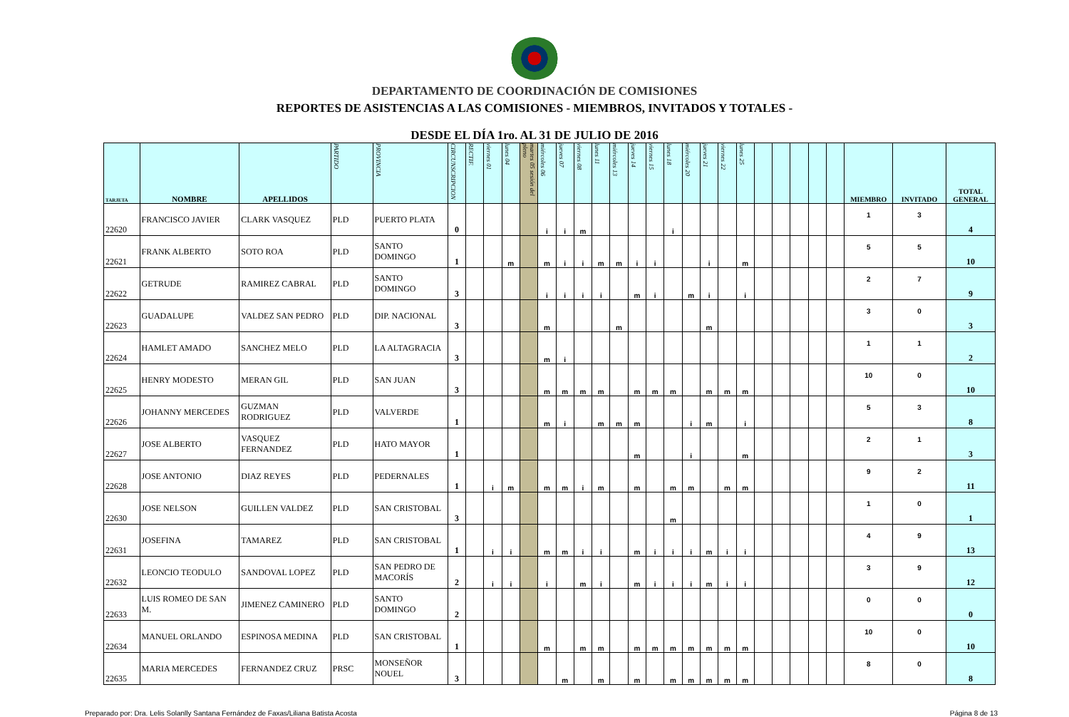DEPARTAMENTO DE COORDINACIÓN DE COMISIONES
REPORTES DE ASISTENCIAS A LAS COMISIONES - MIEMBROS, INVITADOS Y TOTALES -
DESDE EL DÍA 1ro. AL 31 DE JULIO DE 2016
| TARJETA | NOMBRE | APELLIDOS | PARTIDO | PROVINCIA | CIRCUNSCRIPCION | RECTIF. | viernes 01 | lunes 04 | martes 05 sesión del pleno | miércoles 06 | jueves 07 | viernes 08 | lunes 11 | miércoles 13 | jueves 14 | viernes 15 | lunes 18 | miércoles 20 | jueves 21 | viernes 22 | lunes 25 | | | | | | MIEMBRO | INVITADO | TOTAL GENERAL |
| --- | --- | --- | --- | --- | --- | --- | --- | --- | --- | --- | --- | --- | --- | --- | --- | --- | --- | --- | --- | --- | --- | --- | --- | --- | --- | --- | --- | --- | --- |
| 22620 | FRANCISCO JAVIER | CLARK VASQUEZ | PLD | PUERTO PLATA | 0 | | | | | i | i | m | | | | | i | | | | | | | | | | 1 | 3 | 4 |
| 22621 | FRANK ALBERTO | SOTO ROA | PLD | SANTO DOMINGO | 1 | | | m | | m | i | i | m | m | i | i | | | i | | m | | | | | | 5 | 5 | 10 |
| 22622 | GETRUDE | RAMIREZ CABRAL | PLD | SANTO DOMINGO | 3 | | | | | i | i | i | i | | m | i | | m | i | | i | | | | | | 2 | 7 | 9 |
| 22623 | GUADALUPE | VALDEZ SAN PEDRO | PLD | DIP. NACIONAL | 3 | | | | | m | | | | m | | | | | m | | | | | | | | 3 | 0 | 3 |
| 22624 | HAMLET AMADO | SANCHEZ MELO | PLD | LA ALTAGRACIA | 3 | | | | | m | i | | | | | | | | | | | | | | | | 1 | 1 | 2 |
| 22625 | HENRY MODESTO | MERAN GIL | PLD | SAN JUAN | 3 | | | | | m | m | m | m | | m | m | m | | m | m | m | | | | | | 10 | 0 | 10 |
| 22626 | JOHANNY MERCEDES | GUZMAN RODRIGUEZ | PLD | VALVERDE | 1 | | | | | m | i | | m | m | m | | | i | m | | i | | | | | | 5 | 3 | 8 |
| 22627 | JOSE ALBERTO | VASQUEZ FERNANDEZ | PLD | HATO MAYOR | 1 | | | | | | | | | | m | | | i | | | m | | | | | | 2 | 1 | 3 |
| 22628 | JOSE ANTONIO | DIAZ REYES | PLD | PEDERNALES | 1 | | i | m | | m | m | i | m | | m | | m | m | | m | m | | | | | | 9 | 2 | 11 |
| 22630 | JOSE NELSON | GUILLEN VALDEZ | PLD | SAN CRISTOBAL | 3 | | | | | | | | | | | | m | | | | | | | | | | 1 | 0 | 1 |
| 22631 | JOSEFINA | TAMAREZ | PLD | SAN CRISTOBAL | 1 | | i | i | | m | m | i | i | | m | i | i | i | m | i | i | | | | | | 4 | 9 | 13 |
| 22632 | LEONCIO TEODULO | SANDOVAL LOPEZ | PLD | SAN PEDRO DE MACORÍS | 2 | | i | i | | i | | m | i | | m | i | i | i | m | i | i | | | | | | 3 | 9 | 12 |
| 22633 | LUIS ROMEO DE SAN M. | JIMENEZ CAMINERO | PLD | SANTO DOMINGO | 2 | | | | | | | | | | | | | | | | | | | | | | 0 | 0 | 0 |
| 22634 | MANUEL ORLANDO | ESPINOSA MEDINA | PLD | SAN CRISTOBAL | 1 | | | | | m | | m | m | | m | m | m | m | m | m | m | | | | | | 10 | 0 | 10 |
| 22635 | MARIA MERCEDES | FERNANDEZ CRUZ | PRSC | MONSEÑOR NOUEL | 3 | | | | | | m | | m | | m | | m | m | m | m | m | | | | | | 8 | 0 | 8 |
Preparado por: Dra. Lelis Solanlly Santana Fernández de Faxas/Liliana Batista Acosta Página 8 de 13